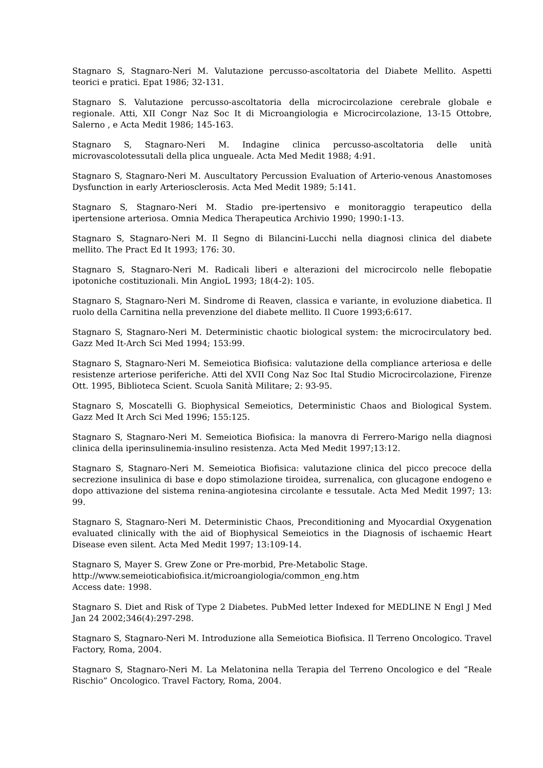Stagnaro S, Stagnaro-Neri M. Valutazione percusso-ascoltatoria del Diabete Mellito. Aspetti teorici e pratici. Epat 1986; 32-131.
Stagnaro S. Valutazione percusso-ascoltatoria della microcircolazione cerebrale globale e regionale. Atti, XII Congr Naz Soc It di Microangiologia e Microcircolazione, 13-15 Ottobre, Salerno , e Acta Medit 1986; 145-163.
Stagnaro S, Stagnaro-Neri M. Indagine clinica percusso-ascoltatoria delle unità microvascolotessutali della plica ungueale. Acta Med Medit 1988; 4:91.
Stagnaro S, Stagnaro-Neri M. Auscultatory Percussion Evaluation of Arterio-venous Anastomoses Dysfunction in early Arteriosclerosis. Acta Med Medit 1989; 5:141.
Stagnaro S, Stagnaro-Neri M. Stadio pre-ipertensivo e monitoraggio terapeutico della ipertensione arteriosa. Omnia Medica Therapeutica Archivio 1990; 1990:1-13.
Stagnaro S, Stagnaro-Neri M. Il Segno di Bilancini-Lucchi nella diagnosi clinica del diabete mellito. The Pract Ed It 1993; 176: 30.
Stagnaro S, Stagnaro-Neri M. Radicali liberi e alterazioni del microcircolo nelle flebopatie ipotoniche costituzionali. Min AngioL 1993; 18(4-2): 105.
Stagnaro S, Stagnaro-Neri M. Sindrome di Reaven, classica e variante, in evoluzione diabetica. Il ruolo della Carnitina nella prevenzione del diabete mellito. Il Cuore 1993;6:617.
Stagnaro S, Stagnaro-Neri M. Deterministic chaotic biological system: the microcirculatory bed. Gazz Med It-Arch Sci Med 1994; 153:99.
Stagnaro S, Stagnaro-Neri M. Semeiotica Biofisica: valutazione della compliance arteriosa e delle resistenze arteriose periferiche. Atti del XVII Cong Naz Soc Ital Studio Microcircolazione, Firenze Ott. 1995, Biblioteca Scient. Scuola Sanità Militare; 2: 93-95.
Stagnaro S, Moscatelli G. Biophysical Semeiotics, Deterministic Chaos and Biological System. Gazz Med It Arch Sci Med 1996; 155:125.
Stagnaro S, Stagnaro-Neri M. Semeiotica Biofisica: la manovra di Ferrero-Marigo nella diagnosi clinica della iperinsulinemia-insulino resistenza. Acta Med Medit 1997;13:12.
Stagnaro S, Stagnaro-Neri M. Semeiotica Biofisica: valutazione clinica del picco precoce della secrezione insulinica di base e dopo stimolazione tiroidea, surrenalica, con glucagone endogeno e dopo attivazione del sistema renina-angiotesina circolante e tessutale. Acta Med Medit 1997; 13: 99.
Stagnaro S, Stagnaro-Neri M. Deterministic Chaos, Preconditioning and Myocardial Oxygenation evaluated clinically with the aid of Biophysical Semeiotics in the Diagnosis of ischaemic Heart Disease even silent. Acta Med Medit 1997; 13:109-14.
Stagnaro S, Mayer S. Grew Zone or Pre-morbid, Pre-Metabolic Stage.
http://www.semeioticabiofisica.it/microangiologia/common_eng.htm
Access date: 1998.
Stagnaro S. Diet and Risk of Type 2 Diabetes. PubMed letter Indexed for MEDLINE N Engl J Med Jan 24 2002;346(4):297-298.
Stagnaro S, Stagnaro-Neri M. Introduzione alla Semeiotica Biofisica. Il Terreno Oncologico. Travel Factory, Roma, 2004.
Stagnaro S, Stagnaro-Neri M. La Melatonina nella Terapia del Terreno Oncologico e del “Reale Rischio” Oncologico. Travel Factory, Roma, 2004.